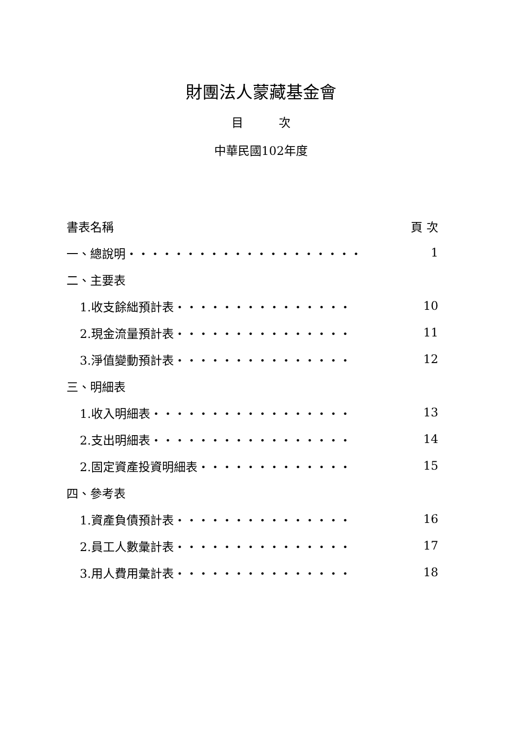財團法人蒙藏基金會
目　　　次
中華民國102年度
書表名稱 頁 次
一、總說明‧‧‧‧‧‧‧‧‧‧‧‧‧‧‧‧‧‧‧‧ 1
二、主要表
1.收支餘絀預計表‧‧‧‧‧‧‧‧‧‧‧‧‧‧‧ 10
2.現金流量預計表‧‧‧‧‧‧‧‧‧‧‧‧‧‧‧ 11
3.淨值變動預計表‧‧‧‧‧‧‧‧‧‧‧‧‧‧‧ 12
三、明細表
1.收入明細表‧‧‧‧‧‧‧‧‧‧‧‧‧‧‧‧‧ 13
2.支出明細表‧‧‧‧‧‧‧‧‧‧‧‧‧‧‧‧‧ 14
2.固定資產投資明細表‧‧‧‧‧‧‧‧‧‧‧‧‧ 15
四、參考表
1.資產負債預計表‧‧‧‧‧‧‧‧‧‧‧‧‧‧‧ 16
2.員工人數彙計表‧‧‧‧‧‧‧‧‧‧‧‧‧‧‧ 17
3.用人費用彙計表‧‧‧‧‧‧‧‧‧‧‧‧‧‧‧ 18